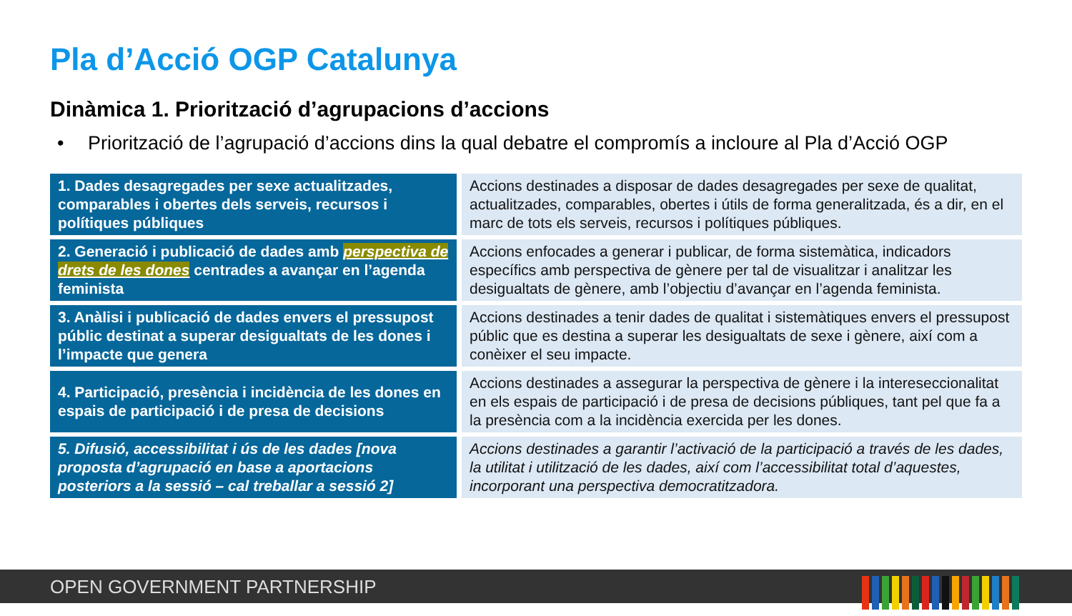Pla d’Acció OGP Catalunya
Dinàmica 1. Priorització d’agrupacions d’accions
• Priorització de l’agrupació d’accions dins la qual debatre el compromís a incloure al Pla d’Acció OGP
| 1. Dades desagregades per sexe actualitzades, comparables i obertes dels serveis, recursos i polítiques públiques | Accions destinades a disposar de dades desagregades per sexe de qualitat, actualitzades, comparables, obertes i útils de forma generalitzada, és a dir, en el marc de tots els serveis, recursos i polítiques públiques. |
| 2. Generació i publicació de dades amb perspectiva de drets de les dones centrades a avançar en l’agenda feminista | Accions enfocades a generar i publicar, de forma sistemàtica, indicadors específics amb perspectiva de gènere per tal de visualitzar i analitzar les desigualtats de gènere, amb l’objectiu d’avançar en l’agenda feminista. |
| 3. Anàlisi i publicació de dades envers el pressupost públic destinat a superar desigualtats de les dones i l’impacte que genera | Accions destinades a tenir dades de qualitat i sistemàtiques envers el pressupost públic que es destina a superar les desigualtats de sexe i gènere, així com a conèixer el seu impacte. |
| 4. Participació, presència i incidència de les dones en espais de participació i de presa de decisions | Accions destinades a assegurar la perspectiva de gènere i la intereseccionalitat en els espais de participació i de presa de decisions públiques, tant pel que fa a la presència com a la incidència exercida per les dones. |
| 5. Difusió, accessibilitat i ús de les dades [nova proposta d’agrupació en base a aportacions posteriors a la sessió – cal treballar a sessió 2] | Accions destinades a garantir l’activació de la participació a través de les dades, la utilitat i utilització de les dades, així com l’accessibilitat total d’aquestes, incorporant una perspectiva democratitzadora. |
OPEN GOVERNMENT PARTNERSHIP